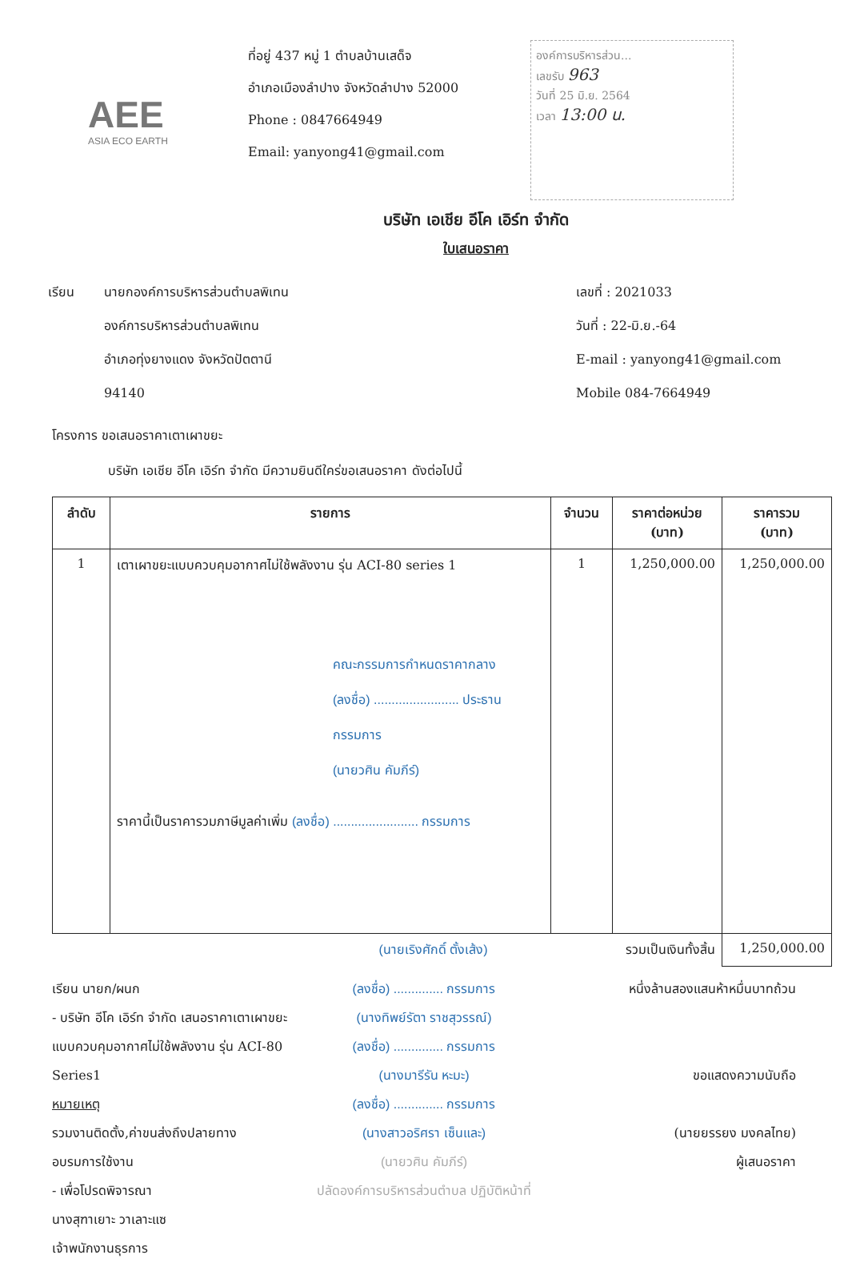AEE
ASIA ECO EARTH
ที่อยู่ 437 หมู่ 1 ตำบลบ้านเสด็จ
อำเภอเมืองลำปาง จังหวัดลำปาง 52000
Phone : 0847664949
Email: yanyong41@gmail.com
องค์การบริหารส่วน...
เลขรับ 963
วันที่ 25 มิ.ย. 2564
เวลา 13:00 น.
บริษัท เอเชีย อีโค เอิร์ท จำกัด
ใบเสนอราคา
เรียน นายกองค์การบริหารส่วนตำบลพิเทน
องค์การบริหารส่วนตำบลพิเทน
อำเภอทุ่งยางแดง จังหวัดปัตตานี
94140
เลขที่ : 2021033
วันที่ : 22-มิ.ย.-64
E-mail : yanyong41@gmail.com
Mobile 084-7664949
โครงการ ขอเสนอราคาเตาเผาขยะ
บริษัท เอเชีย อีโค เอิร์ท จำกัด มีความยินดีใคร่ขอเสนอราคา ดังต่อไปนี้
| ลำดับ | รายการ | จำนวน | ราคาต่อหน่วย (บาท) | ราคารวม (บาท) |
| --- | --- | --- | --- | --- |
| 1 | เตาเผาขยะแบบควบคุมอากาศไม่ใช้พลังงาน รุ่น ACI-80 series 1 คณะกรรมการกำหนดราคากลาง (ลงชื่อ) ........................ ประธานกรรมการ (นายวศิน คัมภีร์) ราคานี้เป็นราคารวมภาษีมูลค่าเพิ่ม (ลงชื่อ) ........................ กรรมการ | 1 | 1,250,000.00 | 1,250,000.00 |
| (นายเริงศักดิ์ ตั้งเส้ง) | | | รวมเป็นเงินทั้งสิ้น | 1,250,000.00 |
เรียน นายก/ผนก
- บริษัท อีโค เอิร์ท จำกัด เสนอราคาเตาเผาขยะแบบควบคุมอากาศไม่ใช้พลังงาน รุ่น ACI-80 Series1
หมายเหตุ
รวมงานติดตั้ง,ค่าขนส่งถึงปลายทาง
อบรมการใช้งาน
- เพื่อโปรดพิจารณา
นางสุฑาเยาะ วาเลาะแซ
เจ้าพนักงานธุรการ
(ลงชื่อ) .............. กรรมการ
(นางทิพย์รัตา ราชสุวรรณ์)
(ลงชื่อ) .............. กรรมการ
(นางมารีรัน หะมะ)
(ลงชื่อ) .............. กรรมการ
(นางสาวอริศรา เซ็นและ)
(นายวศิน คัมภีร์)
ปลัดองค์การบริหารส่วนตำบล ปฏิบัติหน้าที่
หนึ่งล้านสองแสนห้าหมื่นบาทถ้วน
ขอแสดงความนับถือ
(นายยรรยง มงคลไทย)
ผู้เสนอราคา